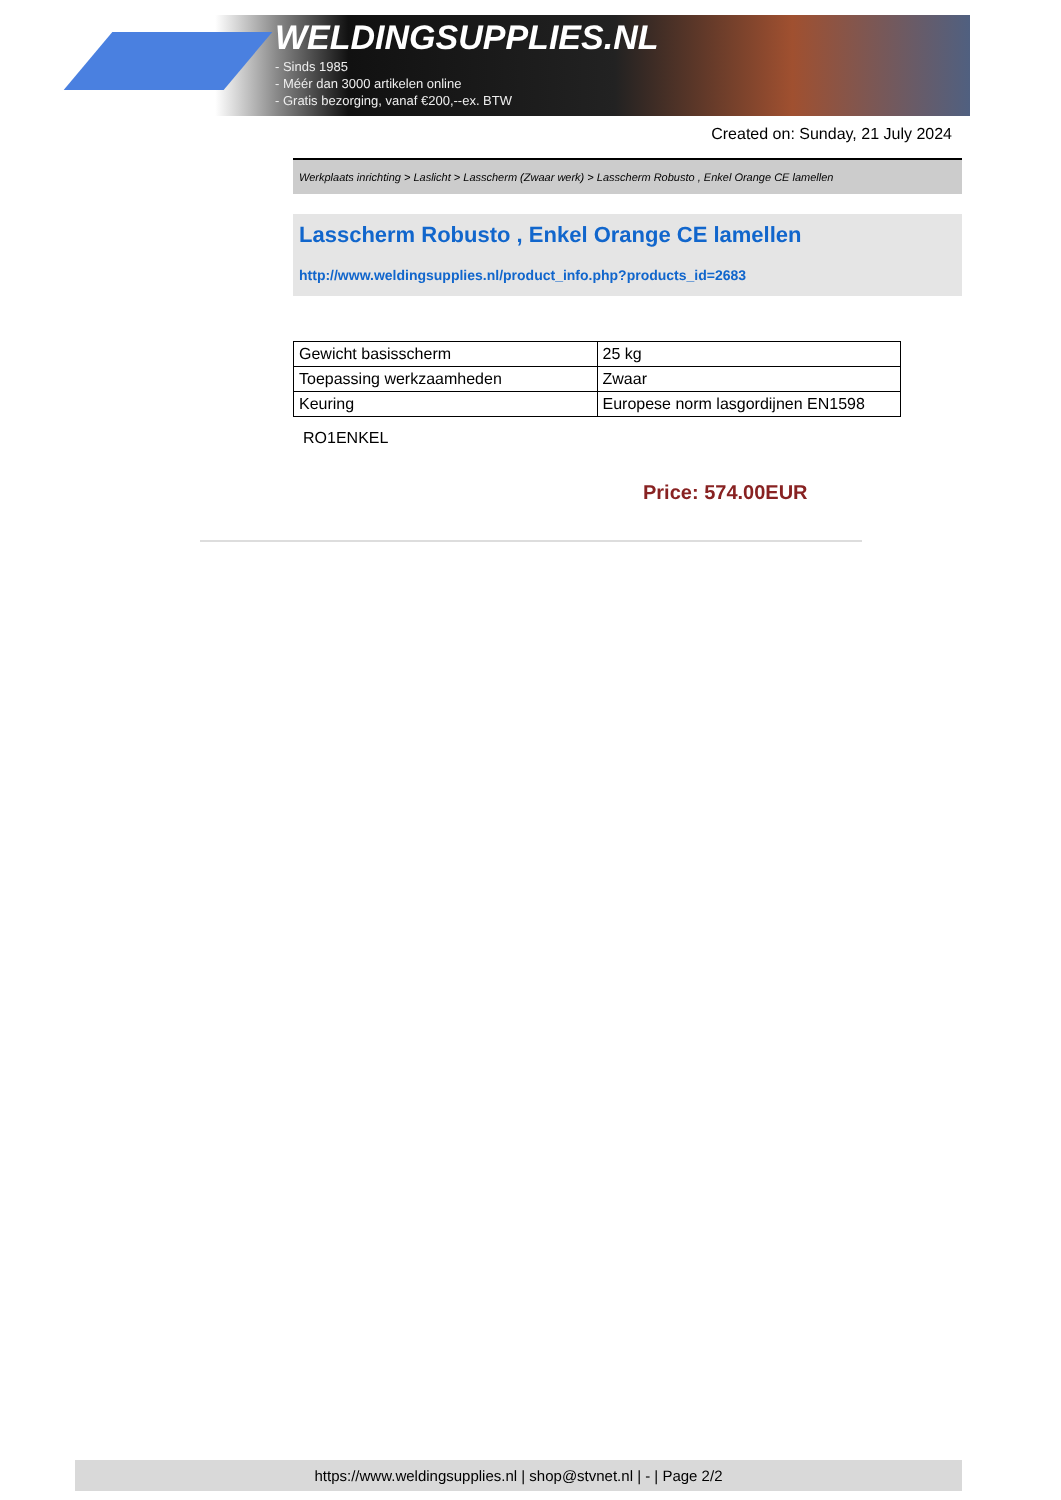WELDINGSUPPLIES.NL
- Sinds 1985
- Méér dan 3000 artikelen online
- Gratis bezorging, vanaf €200,--ex. BTW
Created on: Sunday, 21 July 2024
Werkplaats inrichting > Laslicht > Lasscherm (Zwaar werk) > Lasscherm Robusto , Enkel Orange CE lamellen
Lasscherm Robusto , Enkel Orange CE lamellen
http://www.weldingsupplies.nl/product_info.php?products_id=2683
| Gewicht basisscherm | 25 kg |
| Toepassing werkzaamheden | Zwaar |
| Keuring | Europese norm lasgordijnen EN1598 |
RO1ENKEL
Price: 574.00EUR
https://www.weldingsupplies.nl | shop@stvnet.nl | - | Page 2/2